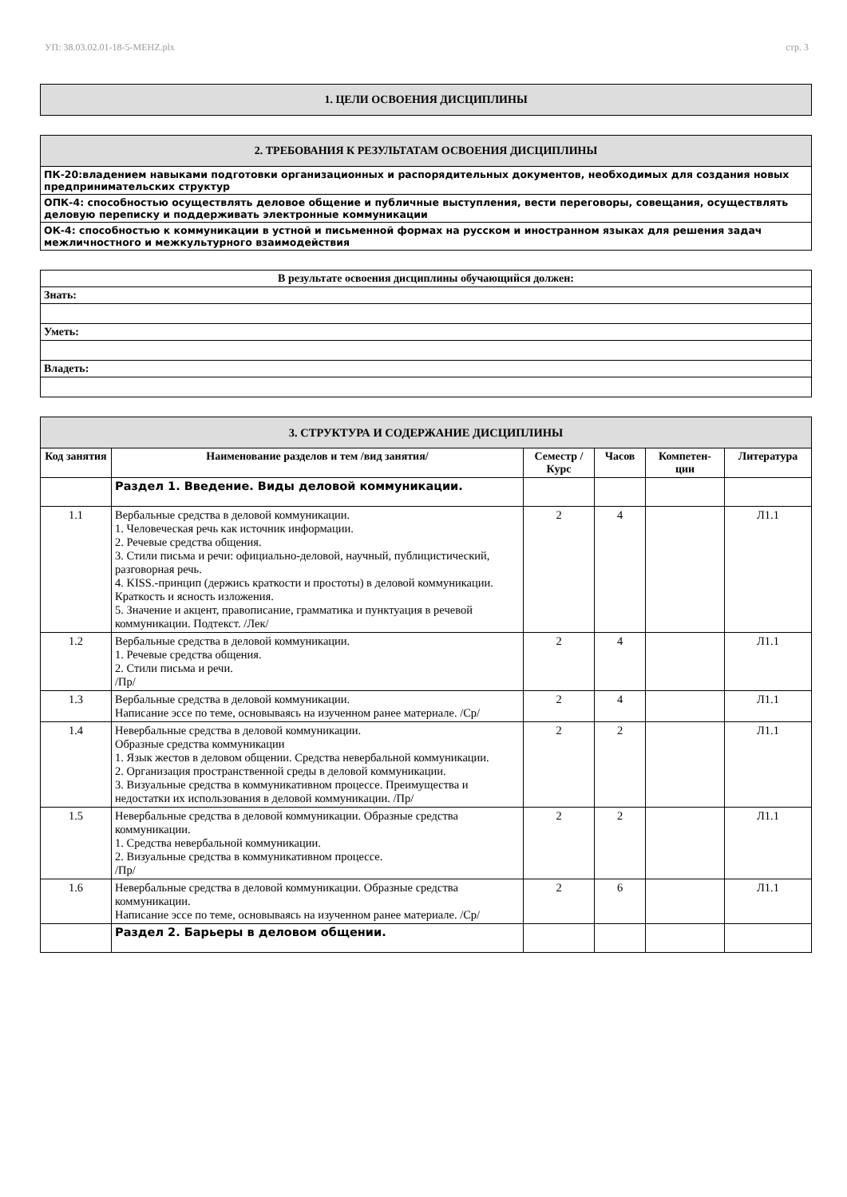УП: 38.03.02.01-18-5-MEHZ.plx стр. 3
| 1. ЦЕЛИ ОСВОЕНИЯ ДИСЦИПЛИНЫ |
| 2. ТРЕБОВАНИЯ К РЕЗУЛЬТАТАМ ОСВОЕНИЯ ДИСЦИПЛИНЫ |
| ПК-20:владением навыками подготовки организационных и распорядительных документов, необходимых для создания новых предпринимательских структур |
| ОПК-4: способностью осуществлять деловое общение и публичные выступления, вести переговоры, совещания, осуществлять деловую переписку и поддерживать электронные коммуникации |
| ОК-4: способностью к коммуникации в устной и письменной формах на русском и иностранном языках для решения задач межличностного и межкультурного взаимодействия |
| В результате освоения дисциплины обучающийся должен: |
| Знать: |
| Уметь: |
| Владеть: |
| 3. СТРУКТУРА И СОДЕРЖАНИЕ ДИСЦИПЛИНЫ | | | | | |
| Код занятия | Наименование разделов и тем /вид занятия/ | Семестр / Курс | Часов | Компетен-ции | Литература |
| | Раздел 1. Введение. Виды деловой коммуникации. | | | | |
| 1.1 | Вербальные средства в деловой коммуникации. 1. Человеческая речь как источник информации. 2. Речевые средства общения. 3. Стили письма и речи: официально-деловой, научный, публицистический, разговорная речь. 4. KISS.-принцип (держись краткости и простоты) в деловой коммуникации. Краткость и ясность изложения. 5. Значение и акцент, правописание, грамматика и пунктуация в речевой коммуникации. Подтекст. /Лек/ | 2 | 4 | | Л1.1 |
| 1.2 | Вербальные средства в деловой коммуникации. 1. Речевые средства общения. 2. Стили письма и речи. /Пр/ | 2 | 4 | | Л1.1 |
| 1.3 | Вербальные средства в деловой коммуникации. Написание эссе по теме, основываясь на изученном ранее материале. /Ср/ | 2 | 4 | | Л1.1 |
| 1.4 | Невербальные средства в деловой коммуникации. Образные средства коммуникации 1. Язык жестов в деловом общении. Средства невербальной коммуникации. 2. Организация пространственной среды в деловой коммуникации. 3. Визуальные средства в коммуникативном процессе. Преимущества и недостатки их использования в деловой коммуникации. /Пр/ | 2 | 2 | | Л1.1 |
| 1.5 | Невербальные средства в деловой коммуникации. Образные средства коммуникации. 1. Средства невербальной коммуникации. 2. Визуальные средства в коммуникативном процессе. /Пр/ | 2 | 2 | | Л1.1 |
| 1.6 | Невербальные средства в деловой коммуникации. Образные средства коммуникации. Написание эссе по теме, основываясь на изученном ранее материале. /Ср/ | 2 | 6 | | Л1.1 |
| | Раздел 2. Барьеры в деловом общении. | | | | |